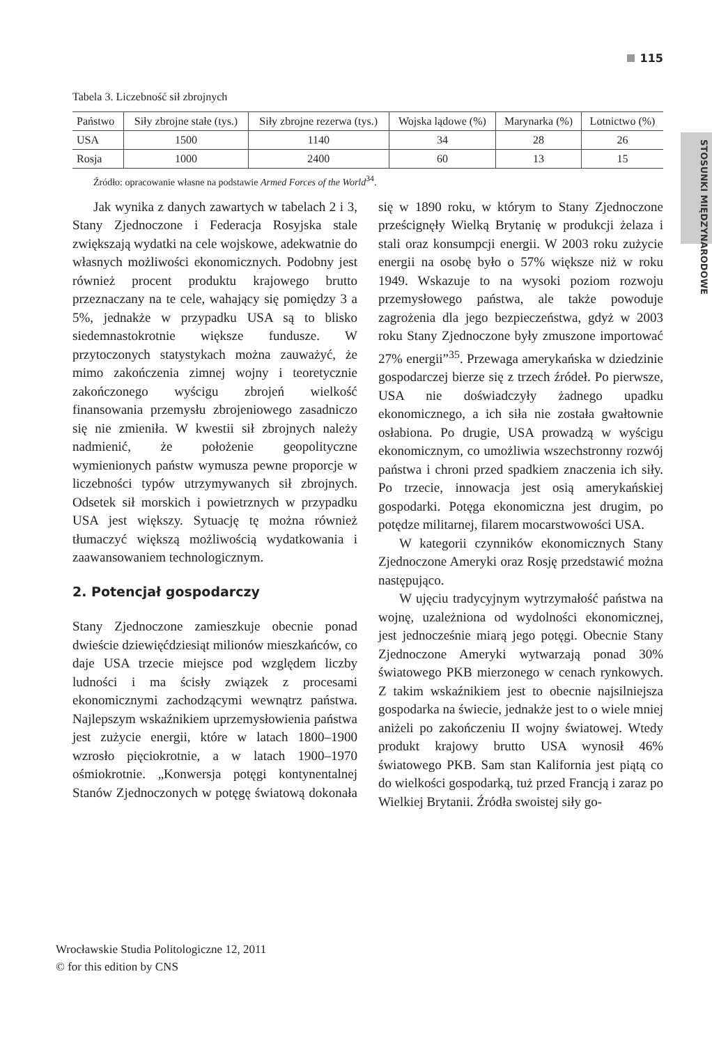115
STOSUNKI MIĘDZYNARODOWE
Tabela 3. Liczebność sił zbrojnych
| Państwo | Siły zbrojne stałe (tys.) | Siły zbrojne rezerwa (tys.) | Wojska lądowe (%) | Marynarka (%) | Lotnictwo (%) |
| --- | --- | --- | --- | --- | --- |
| USA | 1500 | 1140 | 34 | 28 | 26 |
| Rosja | 1000 | 2400 | 60 | 13 | 15 |
Źródło: opracowanie własne na podstawie Armed Forces of the World<sup>34</sup>.
Jak wynika z danych zawartych w tabelach 2 i 3, Stany Zjednoczone i Federacja Rosyjska stale zwiększają wydatki na cele wojskowe, adekwatnie do własnych możliwości ekonomicznych. Podobny jest również procent produktu krajowego brutto przeznaczany na te cele, wahający się pomiędzy 3 a 5%, jednakże w przypadku USA są to blisko siedemnastokrotnie większe fundusze. W przytoczonych statystykach można zauważyć, że mimo zakończenia zimnej wojny i teoretycznie zakończonego wyścigu zbrojeń wielkość finansowania przemysłu zbrojeniowego zasadniczo się nie zmieniła. W kwestii sił zbrojnych należy nadmienić, że położenie geopolityczne wymienionych państw wymusza pewne proporcje w liczebności typów utrzymywanych sił zbrojnych. Odsetek sił morskich i powietrznych w przypadku USA jest większy. Sytuację tę można również tłumaczyć większą możliwością wydatkowania i zaawansowaniem technologicznym.
2. Potencjał gospodarczy
Stany Zjednoczone zamieszkuje obecnie ponad dwieście dziewięćdziesiąt milionów mieszkańców, co daje USA trzecie miejsce pod względem liczby ludności i ma ścisły związek z procesami ekonomicznymi zachodzącymi wewnątrz państwa. Najlepszym wskaźnikiem uprzemysłowienia państwa jest zużycie energii, które w latach 1800–1900 wzrosło pięciokrotnie, a w latach 1900–1970 ośmiokrotnie. „Konwersja potęgi kontynentalnej Stanów Zjednoczonych w potęgę światową dokonała się w 1890 roku, w którym to Stany Zjednoczone prześcignęły Wielką Brytanię w produkcji żelaza i stali oraz konsumpcji energii. W 2003 roku zużycie energii na osobę było o 57% większe niż w roku 1949. Wskazuje to na wysoki poziom rozwoju przemysłowego państwa, ale także powoduje zagrożenia dla jego bezpieczeństwa, gdyż w 2003 roku Stany Zjednoczone były zmuszone importować 27% energii”<sup>35</sup>. Przewaga amerykańska w dziedzinie gospodarczej bierze się z trzech źródeł. Po pierwsze, USA nie doświadczyły żadnego upadku ekonomicznego, a ich siła nie została gwałtownie osłabiona. Po drugie, USA prowadzą w wyścigu ekonomicznym, co umożliwia wszechstronny rozwój państwa i chroni przed spadkiem znaczenia ich siły. Po trzecie, innowacja jest osią amerykańskiej gospodarki. Potęga ekonomiczna jest drugim, po potędze militarnej, filarem mocarstwowości USA.
W kategorii czynników ekonomicznych Stany Zjednoczone Ameryki oraz Rosję przedstawić można następująco.
W ujęciu tradycyjnym wytrzymałość państwa na wojnę, uzależniona od wydolności ekonomicznej, jest jednocześnie miarą jego potęgi. Obecnie Stany Zjednoczone Ameryki wytwarzają ponad 30% światowego PKB mierzonego w cenach rynkowych. Z takim wskaźnikiem jest to obecnie najsilniejsza gospodarka na świecie, jednakże jest to o wiele mniej aniżeli po zakończeniu II wojny światowej. Wtedy produkt krajowy brutto USA wynosił 46% światowego PKB. Sam stan Kalifornia jest piątą co do wielkości gospodarką, tuż przed Francją i zaraz po Wielkiej Brytanii. Źródła swoistej siły go-
Wrocławskie Studia Politologiczne 12, 2011
© for this edition by CNS